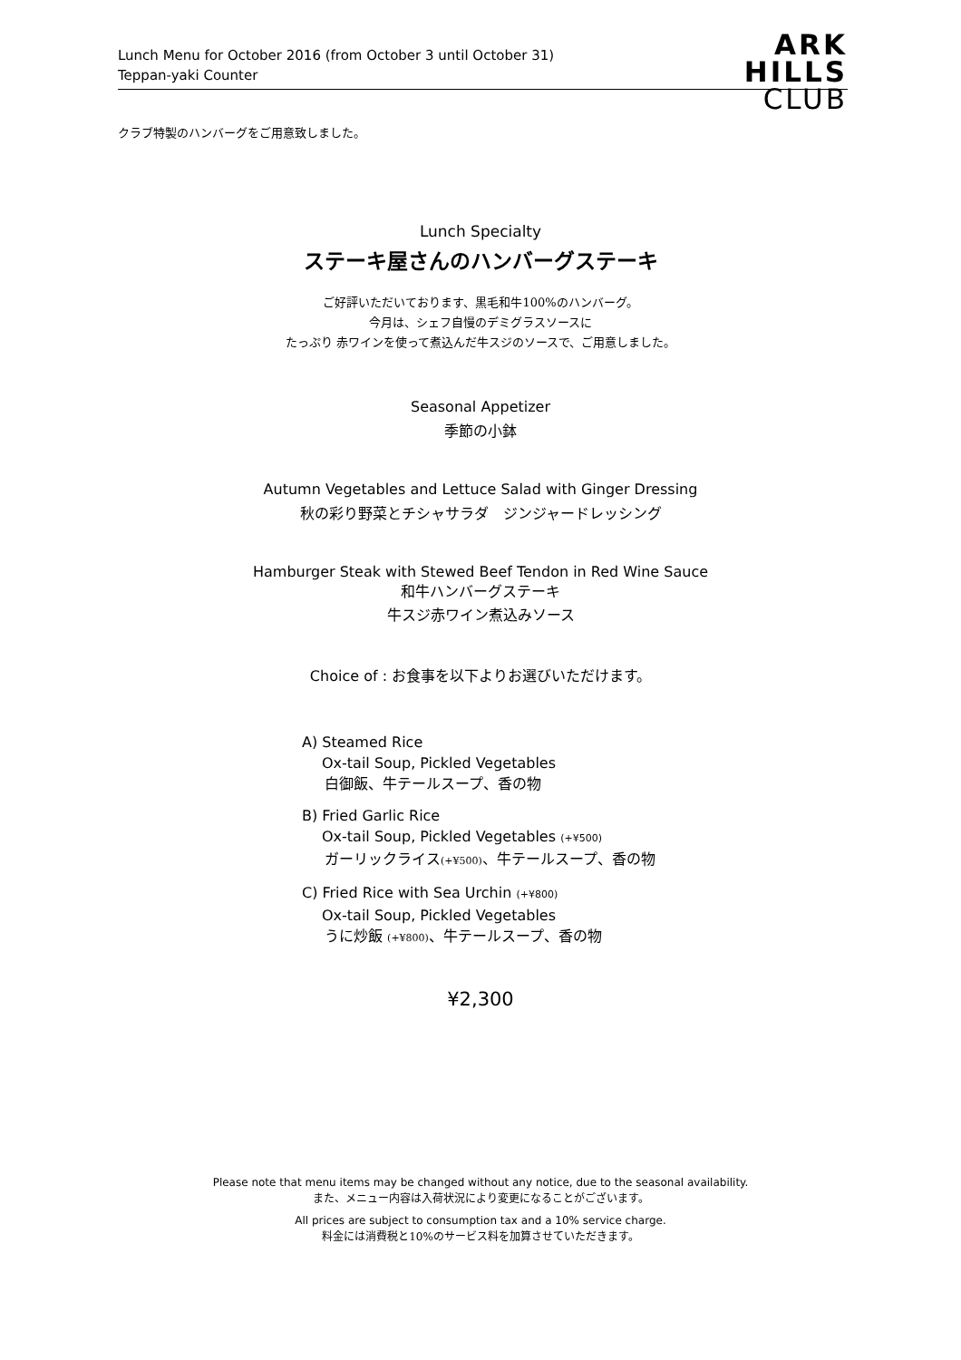Lunch Menu for October 2016 (from October 3 until October 31)
Teppan-yaki Counter
ARK
HILLS
CLUB
クラブ特製のハンバーグをご用意致しました。
Lunch Specialty
ステーキ屋さんのハンバーグステーキ
ご好評いただいております、黒毛和牛100%のハンバーグ。
今月は、シェフ自慢のデミグラスソースに
たっぷり 赤ワインを使って煮込んだ牛スジのソースで、ご用意しました。
Seasonal Appetizer
季節の小鉢
Autumn Vegetables and Lettuce Salad with Ginger Dressing
秋の彩り野菜とチシャサラダ　ジンジャードレッシング
Hamburger Steak with Stewed Beef Tendon in Red Wine Sauce
和牛ハンバーグステーキ
牛スジ赤ワイン煮込みソース
Choice of : お食事を以下よりお選びいただけます。
A) Steamed Rice
Ox-tail Soup, Pickled Vegetables
白御飯、牛テールスープ、香の物
B) Fried Garlic Rice
Ox-tail Soup, Pickled Vegetables (+¥500)
ガーリックライス(+¥500)、牛テールスープ、香の物
C) Fried Rice with Sea Urchin (+¥800)
Ox-tail Soup, Pickled Vegetables
うに炒飯 (+¥800)、牛テールスープ、香の物
¥2,300
Please note that menu items may be changed without any notice, due to the seasonal availability.
また、メニュー内容は入荷状況により変更になることがございます。
All prices are subject to consumption tax and a 10% service charge.
料金には消費税と10%のサービス料を加算させていただきます。